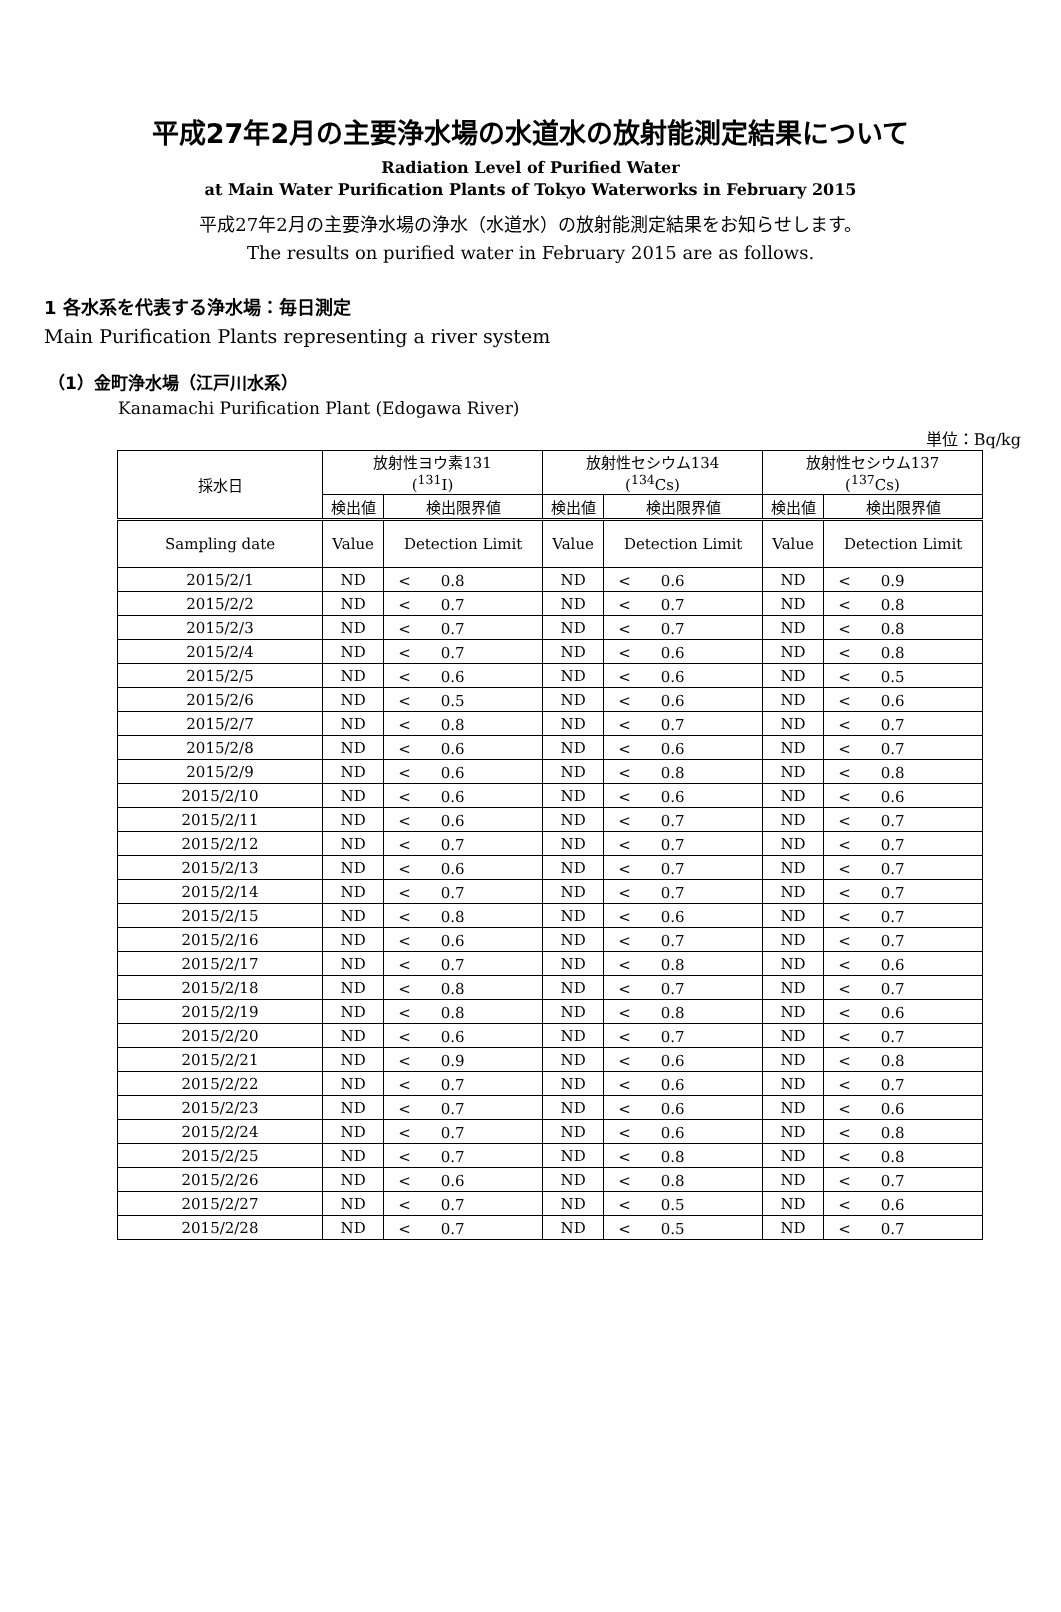平成27年2月の主要浄水場の水道水の放射能測定結果について
Radiation Level of Purified Water
at Main Water Purification Plants of Tokyo Waterworks in February 2015
平成27年2月の主要浄水場の浄水（水道水）の放射能測定結果をお知らせします。
The results on purified water in February 2015 are as follows.
1 各水系を代表する浄水場：毎日測定
Main Purification Plants representing a river system
（1）金町浄水場（江戸川水系）
Kanamachi Purification Plant (Edogawa River)
単位：Bq/kg
| 採水日 | 放射性ヨウ素131 (<sup>131</sup>I) | | 放射性セシウム134 (<sup>134</sup>Cs) | | 放射性セシウム137 (<sup>137</sup>Cs) | |
| --- | --- | --- | --- | --- | --- | --- |
| | 検出値 | 検出限界値 | 検出値 | 検出限界値 | 検出値 | 検出限界値 |
| Sampling date | Value | Detection Limit | Value | Detection Limit | Value | Detection Limit |
| 2015/2/1 | ND | < 0.8 | ND | < 0.6 | ND | < 0.9 |
| 2015/2/2 | ND | < 0.7 | ND | < 0.7 | ND | < 0.8 |
| 2015/2/3 | ND | < 0.7 | ND | < 0.7 | ND | < 0.8 |
| 2015/2/4 | ND | < 0.7 | ND | < 0.6 | ND | < 0.8 |
| 2015/2/5 | ND | < 0.6 | ND | < 0.6 | ND | < 0.5 |
| 2015/2/6 | ND | < 0.5 | ND | < 0.6 | ND | < 0.6 |
| 2015/2/7 | ND | < 0.8 | ND | < 0.7 | ND | < 0.7 |
| 2015/2/8 | ND | < 0.6 | ND | < 0.6 | ND | < 0.7 |
| 2015/2/9 | ND | < 0.6 | ND | < 0.8 | ND | < 0.8 |
| 2015/2/10 | ND | < 0.6 | ND | < 0.6 | ND | < 0.6 |
| 2015/2/11 | ND | < 0.6 | ND | < 0.7 | ND | < 0.7 |
| 2015/2/12 | ND | < 0.7 | ND | < 0.7 | ND | < 0.7 |
| 2015/2/13 | ND | < 0.6 | ND | < 0.7 | ND | < 0.7 |
| 2015/2/14 | ND | < 0.7 | ND | < 0.7 | ND | < 0.7 |
| 2015/2/15 | ND | < 0.8 | ND | < 0.6 | ND | < 0.7 |
| 2015/2/16 | ND | < 0.6 | ND | < 0.7 | ND | < 0.7 |
| 2015/2/17 | ND | < 0.7 | ND | < 0.8 | ND | < 0.6 |
| 2015/2/18 | ND | < 0.8 | ND | < 0.7 | ND | < 0.7 |
| 2015/2/19 | ND | < 0.8 | ND | < 0.8 | ND | < 0.6 |
| 2015/2/20 | ND | < 0.6 | ND | < 0.7 | ND | < 0.7 |
| 2015/2/21 | ND | < 0.9 | ND | < 0.6 | ND | < 0.8 |
| 2015/2/22 | ND | < 0.7 | ND | < 0.6 | ND | < 0.7 |
| 2015/2/23 | ND | < 0.7 | ND | < 0.6 | ND | < 0.6 |
| 2015/2/24 | ND | < 0.7 | ND | < 0.6 | ND | < 0.8 |
| 2015/2/25 | ND | < 0.7 | ND | < 0.8 | ND | < 0.8 |
| 2015/2/26 | ND | < 0.6 | ND | < 0.8 | ND | < 0.7 |
| 2015/2/27 | ND | < 0.7 | ND | < 0.5 | ND | < 0.6 |
| 2015/2/28 | ND | < 0.7 | ND | < 0.5 | ND | < 0.7 |